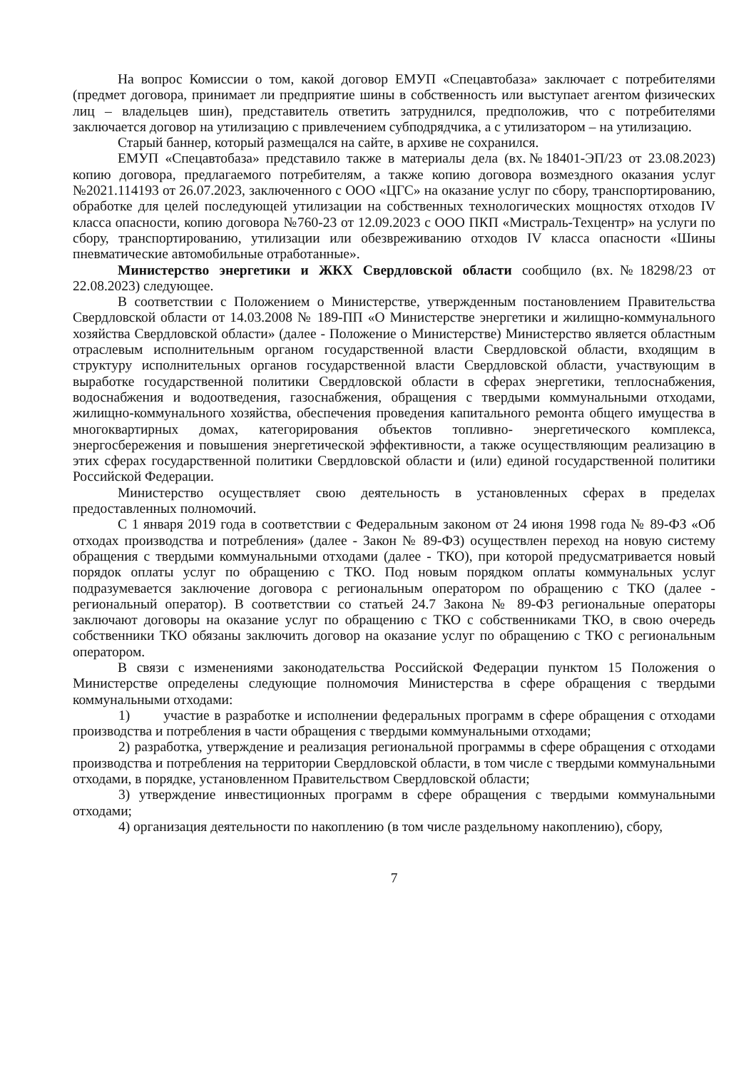На вопрос Комиссии о том, какой договор ЕМУП «Спецавтобаза» заключает с потребителями (предмет договора, принимает ли предприятие шины в собственность или выступает агентом физических лиц – владельцев шин), представитель ответить затруднился, предположив, что с потребителями заключается договор на утилизацию с привлечением субподрядчика, а с утилизатором – на утилизацию.
Старый баннер, который размещался на сайте, в архиве не сохранился.
ЕМУП «Спецавтобаза» представило также в материалы дела (вх.№18401-ЭП/23 от 23.08.2023) копию договора, предлагаемого потребителям, а также копию договора возмездного оказания услуг №2021.114193 от 26.07.2023, заключенного с ООО «ЦГС» на оказание услуг по сбору, транспортированию, обработке для целей последующей утилизации на собственных технологических мощностях отходов IV класса опасности, копию договора №760-23 от 12.09.2023 с ООО ПКП «Мистраль-Техцентр» на услуги по сбору, транспортированию, утилизации или обезвреживанию отходов IV класса опасности «Шины пневматические автомобильные отработанные».
Министерство энергетики и ЖКХ Свердловской области сообщило (вх.№18298/23 от 22.08.2023) следующее.
В соответствии с Положением о Министерстве, утвержденным постановлением Правительства Свердловской области от 14.03.2008 № 189-ПП «О Министерстве энергетики и жилищно-коммунального хозяйства Свердловской области» (далее - Положение о Министерстве) Министерство является областным отраслевым исполнительным органом государственной власти Свердловской области, входящим в структуру исполнительных органов государственной власти Свердловской области, участвующим в выработке государственной политики Свердловской области в сферах энергетики, теплоснабжения, водоснабжения и водоотведения, газоснабжения, обращения с твердыми коммунальными отходами, жилищно-коммунального хозяйства, обеспечения проведения капитального ремонта общего имущества в многоквартирных домах, категорирования объектов топливно- энергетического комплекса, энергосбережения и повышения энергетической эффективности, а также осуществляющим реализацию в этих сферах государственной политики Свердловской области и (или) единой государственной политики Российской Федерации.
Министерство осуществляет свою деятельность в установленных сферах в пределах предоставленных полномочий.
С 1 января 2019 года в соответствии с Федеральным законом от 24 июня 1998 года № 89-ФЗ «Об отходах производства и потребления» (далее - Закон № 89-ФЗ) осуществлен переход на новую систему обращения с твердыми коммунальными отходами (далее - ТКО), при которой предусматривается новый порядок оплаты услуг по обращению с ТКО. Под новым порядком оплаты коммунальных услуг подразумевается заключение договора с региональным оператором по обращению с ТКО (далее - региональный оператор). В соответствии со статьей 24.7 Закона № 89-ФЗ региональные операторы заключают договоры на оказание услуг по обращению с ТКО с собственниками ТКО, в свою очередь собственники ТКО обязаны заключить договор на оказание услуг по обращению с ТКО с региональным оператором.
В связи с изменениями законодательства Российской Федерации пунктом 15 Положения о Министерстве определены следующие полномочия Министерства в сфере обращения с твердыми коммунальными отходами:
1) участие в разработке и исполнении федеральных программ в сфере обращения с отходами производства и потребления в части обращения с твердыми коммунальными отходами;
2) разработка, утверждение и реализация региональной программы в сфере обращения с отходами производства и потребления на территории Свердловской области, в том числе с твердыми коммунальными отходами, в порядке, установленном Правительством Свердловской области;
3) утверждение инвестиционных программ в сфере обращения с твердыми коммунальными отходами;
4) организация деятельности по накоплению (в том числе раздельному накоплению), сбору,
7